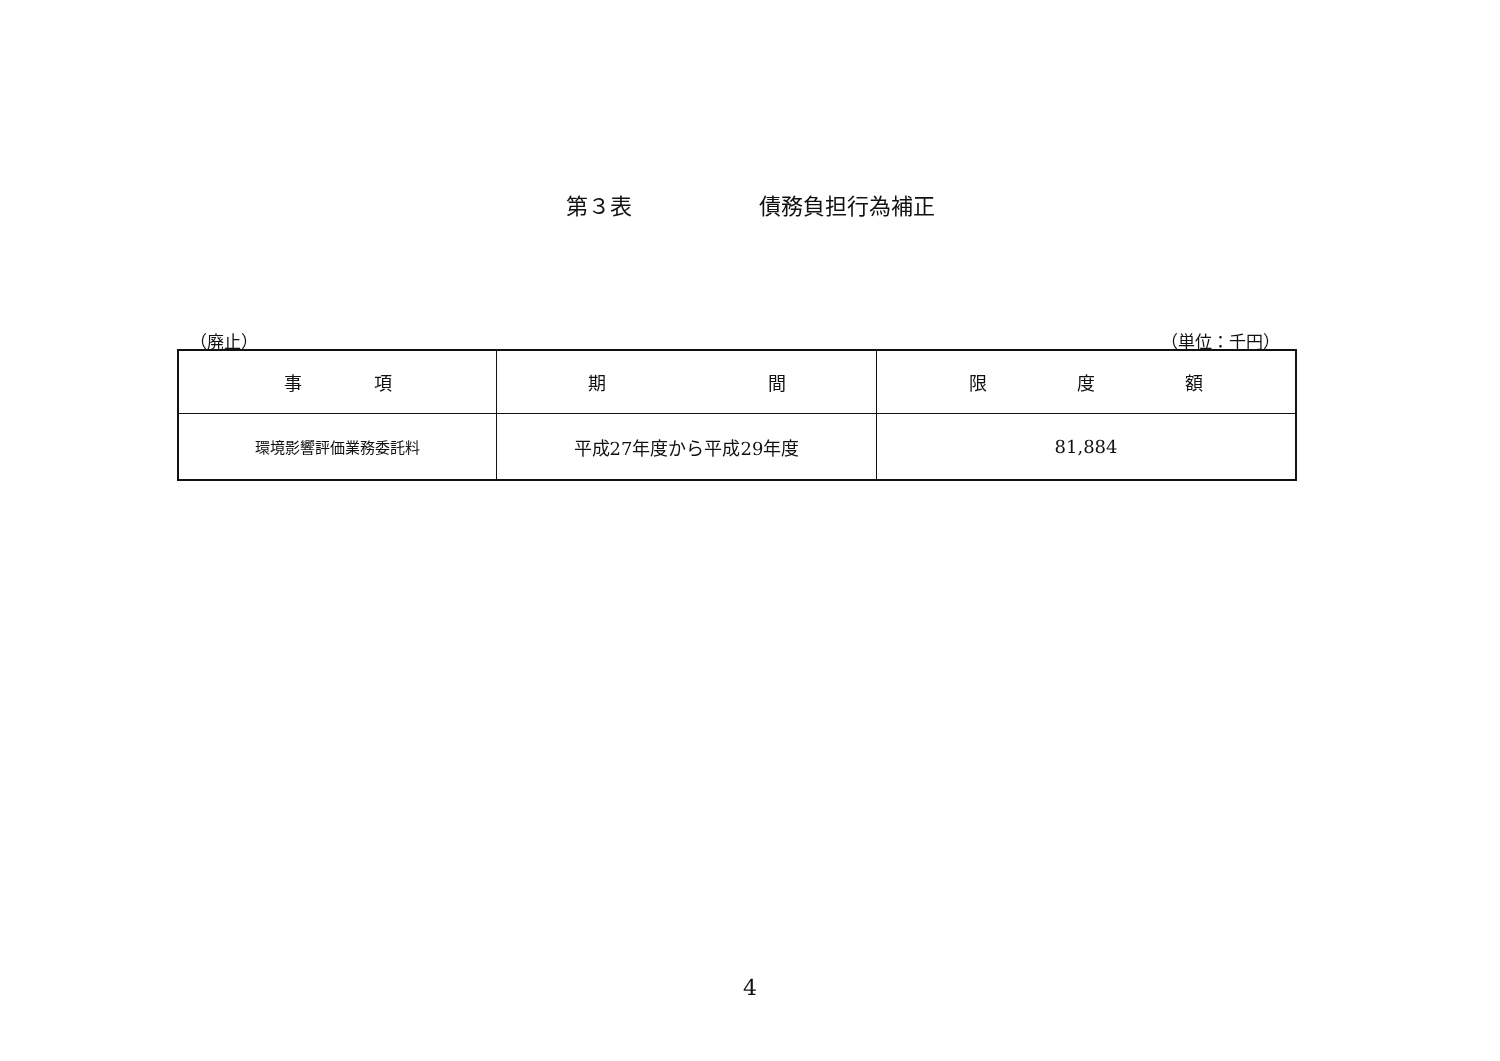第３表 債務負担行為補正
（廃止） （単位：千円）
| 事 項 | 期 間 | 限 度 額 |
| --- | --- | --- |
| 環境影響評価業務委託料 | 平成27年度から平成29年度 | 81,884 |
4